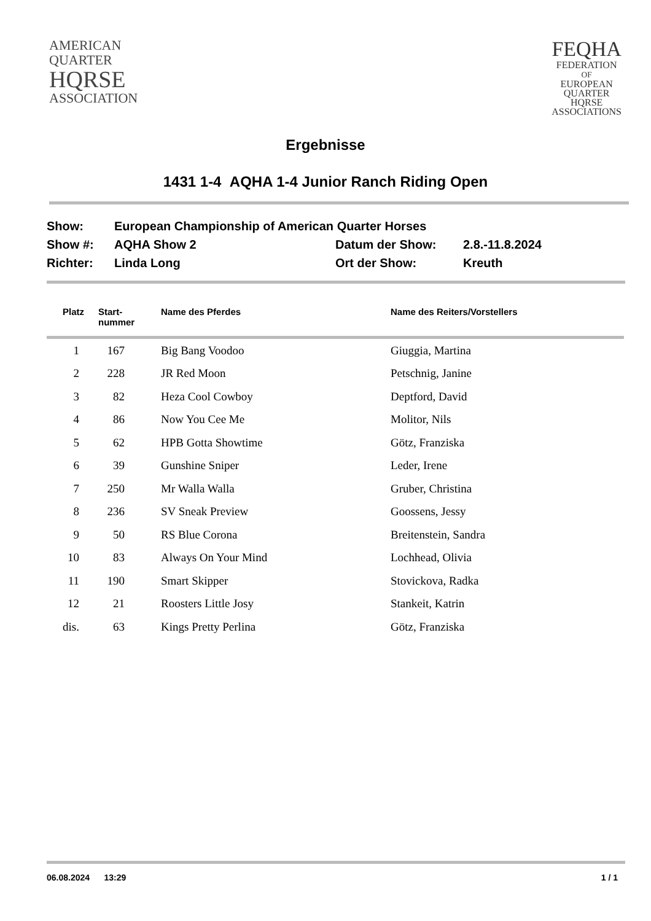AMERICAN
QUARTER
HQRSE
ASSOCIATION
FEQHA
FEDERATION
OF
EUROPEAN
QUARTER
HQRSE
ASSOCIATIONS
Ergebnisse
1431 1-4 AQHA 1-4 Junior Ranch Riding Open
| Show: | European Championship of American Quarter Horses | | |
| Show #: | AQHA Show 2 | Datum der Show: | 2.8.-11.8.2024 |
| Richter: | Linda Long | Ort der Show: | Kreuth |
| Platz | Start- nummer | Name des Pferdes | Name des Reiters/Vorstellers |
| --- | --- | --- | --- |
| 1 | 167 | Big Bang Voodoo | Giuggia, Martina |
| 2 | 228 | JR Red Moon | Petschnig, Janine |
| 3 | 82 | Heza Cool Cowboy | Deptford, David |
| 4 | 86 | Now You Cee Me | Molitor, Nils |
| 5 | 62 | HPB Gotta Showtime | Götz, Franziska |
| 6 | 39 | Gunshine Sniper | Leder, Irene |
| 7 | 250 | Mr Walla Walla | Gruber, Christina |
| 8 | 236 | SV Sneak Preview | Goossens, Jessy |
| 9 | 50 | RS Blue Corona | Breitenstein, Sandra |
| 10 | 83 | Always On Your Mind | Lochhead, Olivia |
| 11 | 190 | Smart Skipper | Stovickova, Radka |
| 12 | 21 | Roosters Little Josy | Stankeit, Katrin |
| dis. | 63 | Kings Pretty Perlina | Götz, Franziska |
06.08.2024 13:29 1 / 1